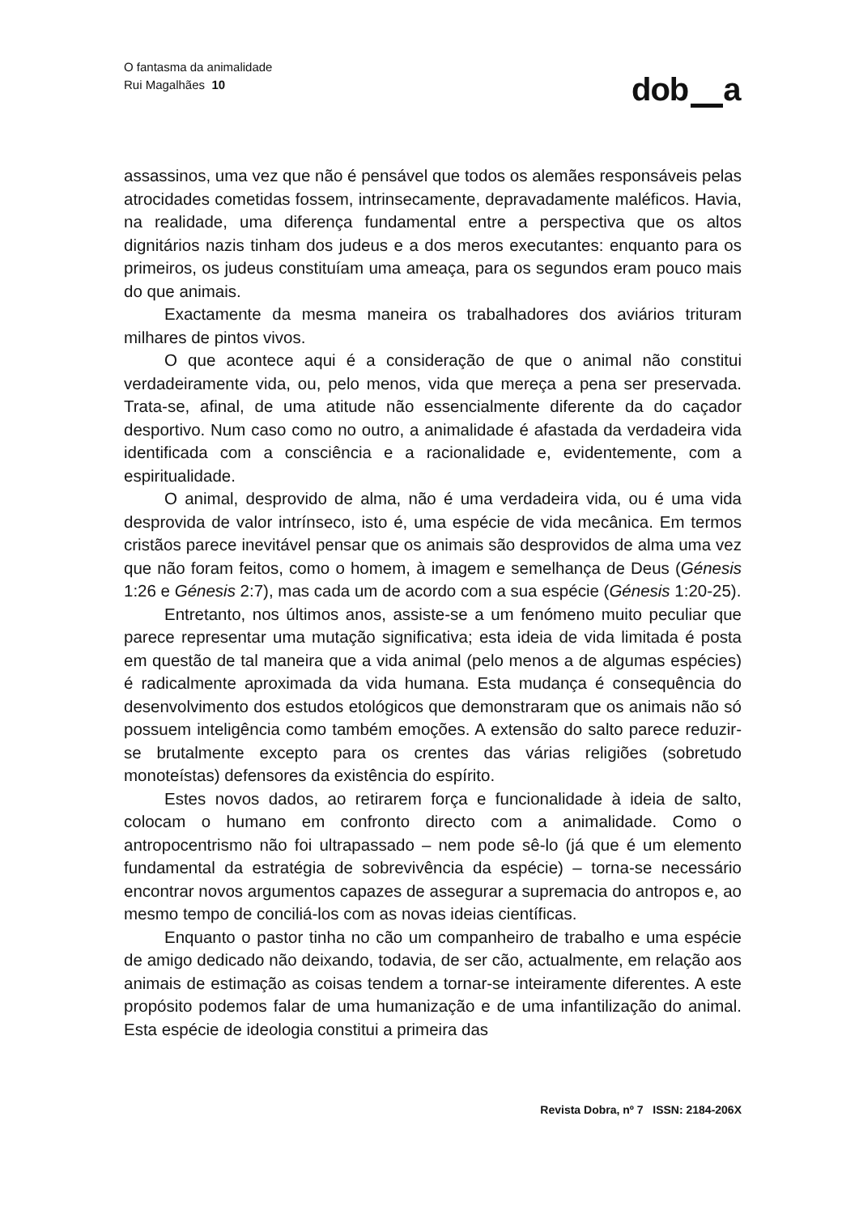O fantasma da animalidade
Rui Magalhães 10
dob a
assassinos, uma vez que não é pensável que todos os alemães responsáveis pelas atrocidades cometidas fossem, intrinsecamente, depravadamente maléficos. Havia, na realidade, uma diferença fundamental entre a perspectiva que os altos dignitários nazis tinham dos judeus e a dos meros executantes: enquanto para os primeiros, os judeus constituíam uma ameaça, para os segundos eram pouco mais do que animais.
Exactamente da mesma maneira os trabalhadores dos aviários trituram milhares de pintos vivos.
O que acontece aqui é a consideração de que o animal não constitui verdadeiramente vida, ou, pelo menos, vida que mereça a pena ser preservada. Trata-se, afinal, de uma atitude não essencialmente diferente da do caçador desportivo. Num caso como no outro, a animalidade é afastada da verdadeira vida identificada com a consciência e a racionalidade e, evidentemente, com a espiritualidade.
O animal, desprovido de alma, não é uma verdadeira vida, ou é uma vida desprovida de valor intrínseco, isto é, uma espécie de vida mecânica. Em termos cristãos parece inevitável pensar que os animais são desprovidos de alma uma vez que não foram feitos, como o homem, à imagem e semelhança de Deus (Génesis 1:26 e Génesis 2:7), mas cada um de acordo com a sua espécie (Génesis 1:20-25).
Entretanto, nos últimos anos, assiste-se a um fenómeno muito peculiar que parece representar uma mutação significativa; esta ideia de vida limitada é posta em questão de tal maneira que a vida animal (pelo menos a de algumas espécies) é radicalmente aproximada da vida humana. Esta mudança é consequência do desenvolvimento dos estudos etológicos que demonstraram que os animais não só possuem inteligência como também emoções. A extensão do salto parece reduzir-se brutalmente excepto para os crentes das várias religiões (sobretudo monoteístas) defensores da existência do espírito.
Estes novos dados, ao retirarem força e funcionalidade à ideia de salto, colocam o humano em confronto directo com a animalidade. Como o antropocentrismo não foi ultrapassado – nem pode sê-lo (já que é um elemento fundamental da estratégia de sobrevivência da espécie) – torna-se necessário encontrar novos argumentos capazes de assegurar a supremacia do antropos e, ao mesmo tempo de conciliá-los com as novas ideias científicas.
Enquanto o pastor tinha no cão um companheiro de trabalho e uma espécie de amigo dedicado não deixando, todavia, de ser cão, actualmente, em relação aos animais de estimação as coisas tendem a tornar-se inteiramente diferentes. A este propósito podemos falar de uma humanização e de uma infantilização do animal. Esta espécie de ideologia constitui a primeira das
Revista Dobra, nº 7 ISSN: 2184-206X